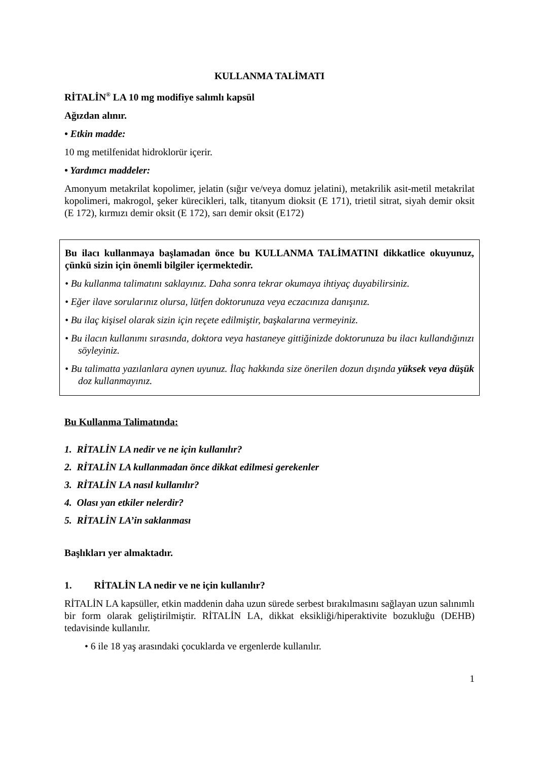KULLANMA TALİMATI
RİTALİN<sup>®</sup> LA 10 mg modifiye salımlı kapsül
Ağızdan alınır.
• Etkin madde:
10 mg metilfenidat hidroklorür içerir.
• Yardımcı maddeler:
Amonyum metakrilat kopolimer, jelatin (sığır ve/veya domuz jelatini), metakrilik asit-metil metakrilat kopolimeri, makrogol, şeker kürecikleri, talk, titanyum dioksit (E 171), trietil sitrat, siyah demir oksit (E 172), kırmızı demir oksit (E 172), sarı demir oksit (E172)
Bu ilacı kullanmaya başlamadan önce bu KULLANMA TALİMATINI dikkatlice okuyunuz, çünkü sizin için önemli bilgiler içermektedir.
• Bu kullanma talimatını saklayınız. Daha sonra tekrar okumaya ihtiyaç duyabilirsiniz.
• Eğer ilave sorularınız olursa, lütfen doktorunuza veya eczacınıza danışınız.
• Bu ilaç kişisel olarak sizin için reçete edilmiştir, başkalarına vermeyiniz.
• Bu ilacın kullanımı sırasında, doktora veya hastaneye gittiğinizde doktorunuza bu ilacı kullandığınızı söyleyiniz.
• Bu talimatta yazılanlara aynen uyunuz. İlaç hakkında size önerilen dozun dışında yüksek veya düşük doz kullanmayınız.
Bu Kullanma Talimatında:
1. RİTALİN LA nedir ve ne için kullanılır?
2. RİTALİN LA kullanmadan önce dikkat edilmesi gerekenler
3. RİTALİN LA nasıl kullanılır?
4. Olası yan etkiler nelerdir?
5. RİTALİN LA’in saklanması
Başlıkları yer almaktadır.
1. RİTALİN LA nedir ve ne için kullanılır?
RİTALİN LA kapsüller, etkin maddenin daha uzun sürede serbest bırakılmasını sağlayan uzun salınımlı bir form olarak geliştirilmiştir. RİTALİN LA, dikkat eksikliği/hiperaktivite bozukluğu (DEHB) tedavisinde kullanılır.
• 6 ile 18 yaş arasındaki çocuklarda ve ergenlerde kullanılır.
1